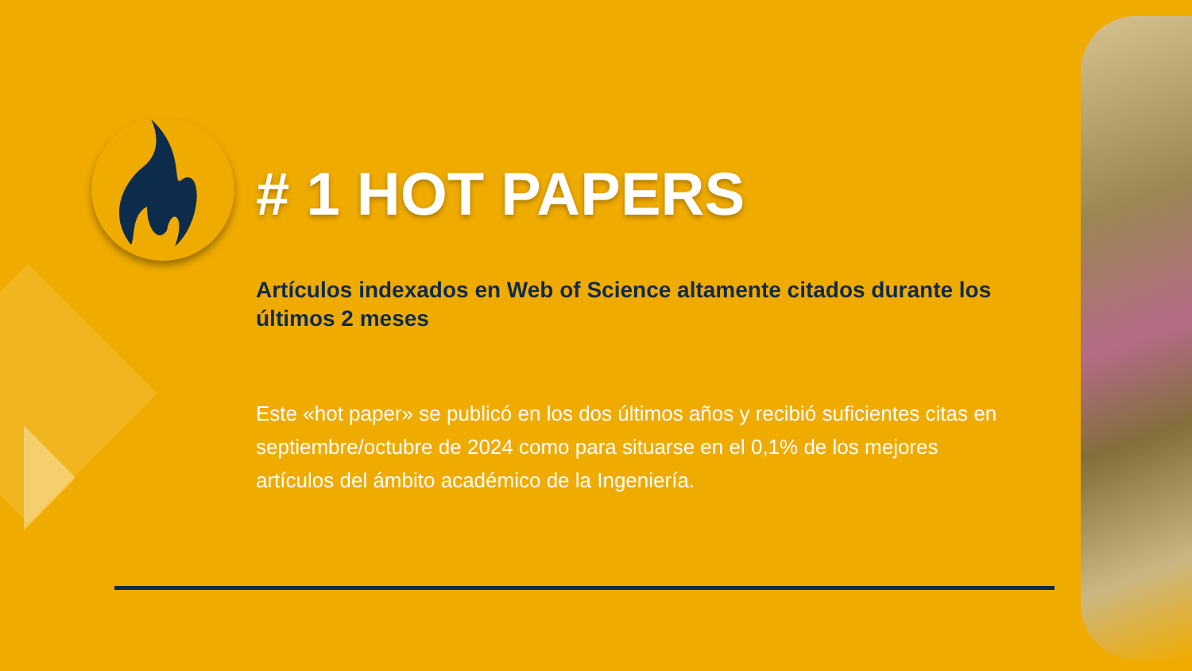# 1 HOT PAPERS
Artículos indexados en Web of Science altamente citados durante los últimos 2 meses
Este «hot paper» se publicó en los dos últimos años y recibió suficientes citas en septiembre/octubre de 2024 como para situarse en el 0,1% de los mejores artículos del ámbito académico de la Ingeniería.